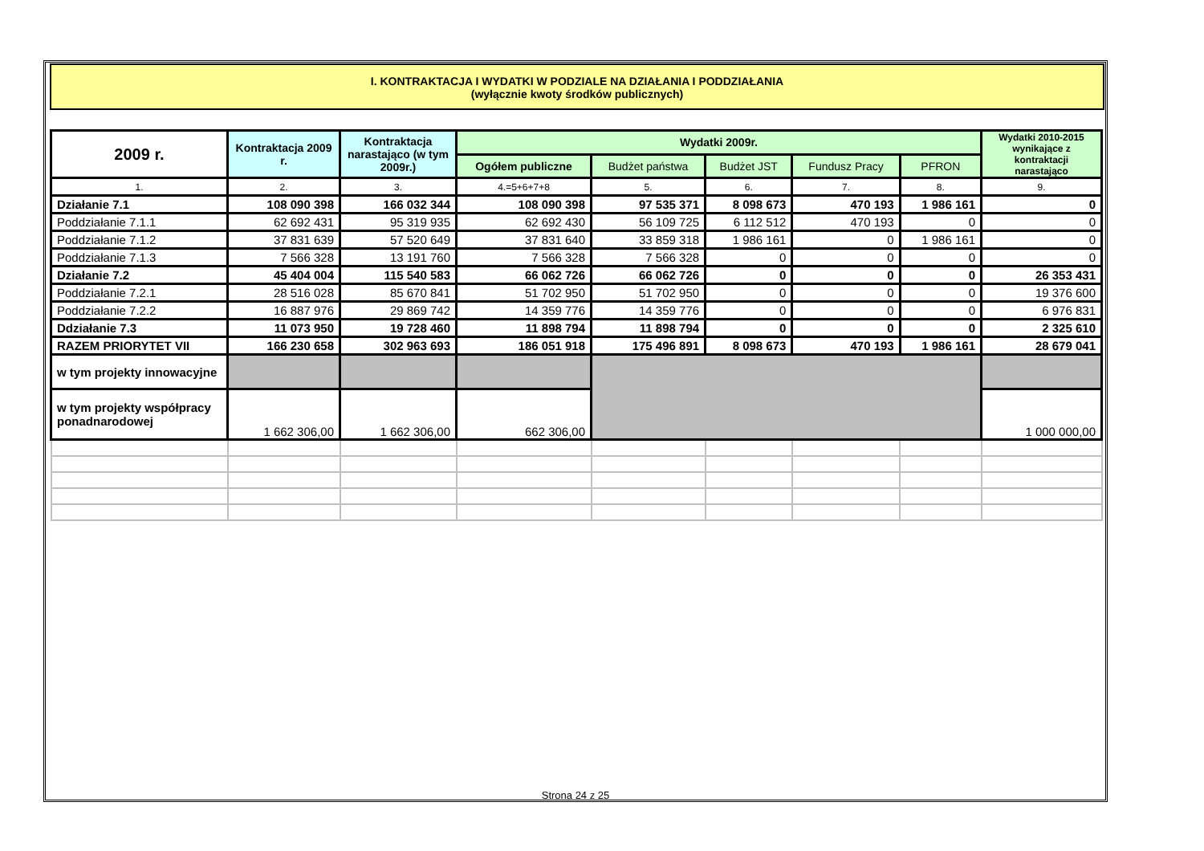I. KONTRAKTACJA I WYDATKI W PODZIALE NA DZIAŁANIA I PODDZIAŁANIA
(wyłącznie kwoty środków publicznych)
| 2009 r. | Kontraktacja 2009 r. | Kontraktacja narastająco (w tym 2009r.) | Wydatki 2009r. | | | | | Wydatki 2010-2015 wynikające z kontraktacji narastająco |
| --- | --- | --- | --- | --- | --- | --- | --- | --- |
| | | | Ogółem publiczne | Budżet państwa | Budżet JST | Fundusz Pracy | PFRON | |
| 1. | 2. | 3. | 4.=5+6+7+8 | 5. | 6. | 7. | 8. | 9. |
| Działanie 7.1 | 108 090 398 | 166 032 344 | 108 090 398 | 97 535 371 | 8 098 673 | 470 193 | 1 986 161 | 0 |
| Poddziałanie 7.1.1 | 62 692 431 | 95 319 935 | 62 692 430 | 56 109 725 | 6 112 512 | 470 193 | 0 | 0 |
| Poddziałanie 7.1.2 | 37 831 639 | 57 520 649 | 37 831 640 | 33 859 318 | 1 986 161 | 0 | 1 986 161 | 0 |
| Poddziałanie 7.1.3 | 7 566 328 | 13 191 760 | 7 566 328 | 7 566 328 | 0 | 0 | 0 | 0 |
| Działanie 7.2 | 45 404 004 | 115 540 583 | 66 062 726 | 66 062 726 | 0 | 0 | 0 | 26 353 431 |
| Poddziałanie 7.2.1 | 28 516 028 | 85 670 841 | 51 702 950 | 51 702 950 | 0 | 0 | 0 | 19 376 600 |
| Poddziałanie 7.2.2 | 16 887 976 | 29 869 742 | 14 359 776 | 14 359 776 | 0 | 0 | 0 | 6 976 831 |
| Ddziałanie 7.3 | 11 073 950 | 19 728 460 | 11 898 794 | 11 898 794 | 0 | 0 | 0 | 2 325 610 |
| RAZEM PRIORYTET VII | 166 230 658 | 302 963 693 | 186 051 918 | 175 496 891 | 8 098 673 | 470 193 | 1 986 161 | 28 679 041 |
| w tym projekty innowacyjne | | | | | | | | |
| w tym projekty współpracy ponadnarodowej | 1 662 306,00 | 1 662 306,00 | 662 306,00 | | | | | 1 000 000,00 |
Strona 24 z 25